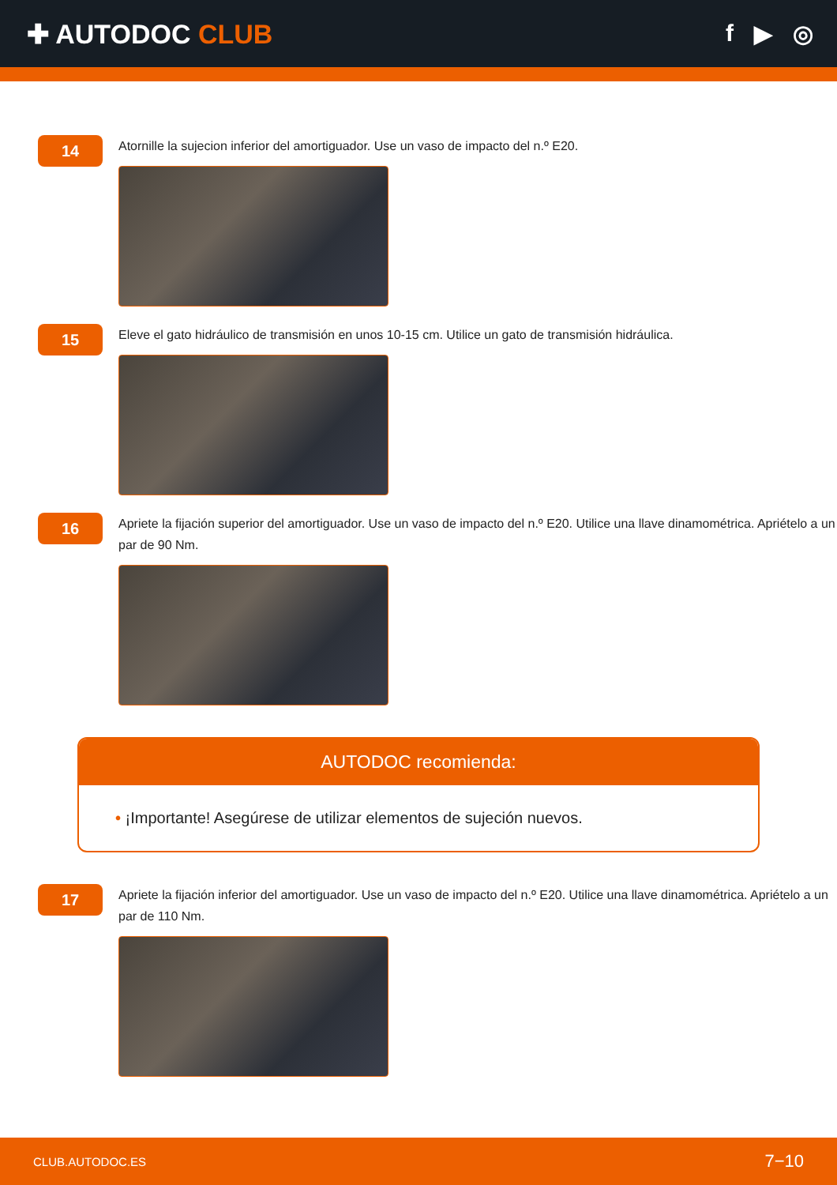✚ AUTODOC CLUB f ▶ ◎
14
Atornille la sujecion inferior del amortiguador. Use un vaso de impacto del n.º E20.
15
Eleve el gato hidráulico de transmisión en unos 10-15 cm. Utilice un gato de transmisión hidráulica.
16
Apriete la fijación superior del amortiguador. Use un vaso de impacto del n.º E20. Utilice una llave dinamométrica. Apriételo a un par de 90 Nm.
AUTODOC recomienda:
• ¡Importante! Asegúrese de utilizar elementos de sujeción nuevos.
17
Apriete la fijación inferior del amortiguador. Use un vaso de impacto del n.º E20. Utilice una llave dinamométrica. Apriételo a un par de 110 Nm.
CLUB.AUTODOC.ES 7−10